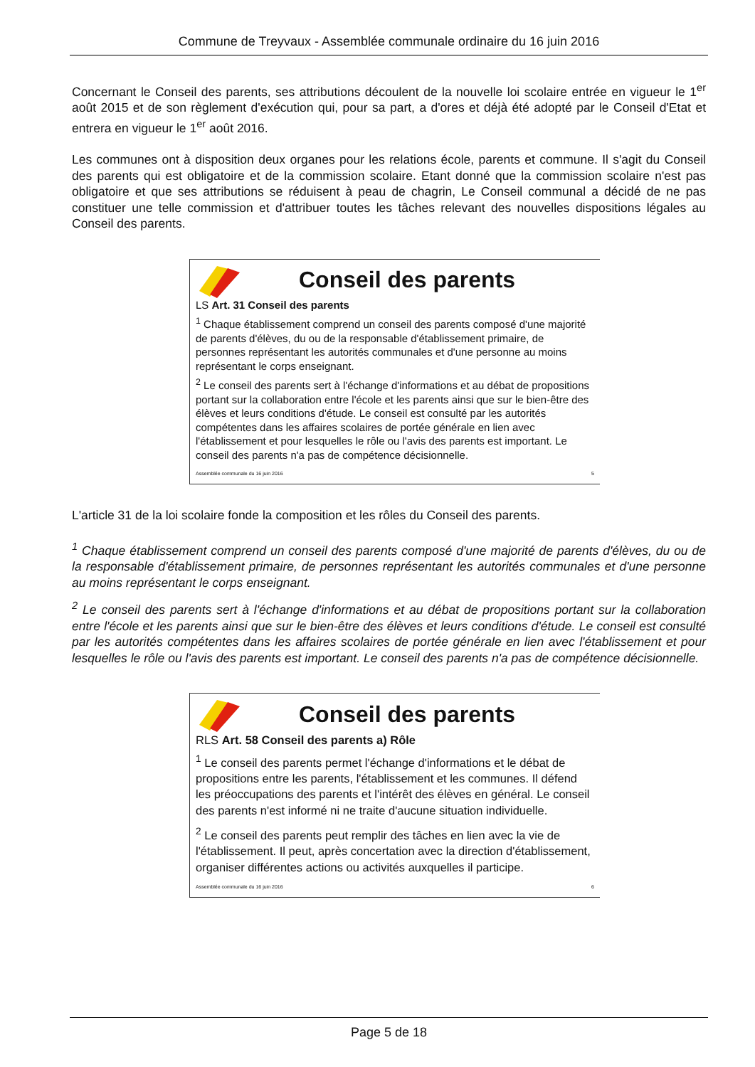Commune de Treyvaux - Assemblée communale ordinaire du 16 juin 2016
Concernant le Conseil des parents, ses attributions découlent de la nouvelle loi scolaire entrée en vigueur le 1<sup>er</sup> août 2015 et de son règlement d'exécution qui, pour sa part, a d'ores et déjà été adopté par le Conseil d'Etat et entrera en vigueur le 1<sup>er</sup> août 2016.
Les communes ont à disposition deux organes pour les relations école, parents et commune. Il s'agit du Conseil des parents qui est obligatoire et de la commission scolaire. Etant donné que la commission scolaire n'est pas obligatoire et que ses attributions se réduisent à peau de chagrin, Le Conseil communal a décidé de ne pas constituer une telle commission et d'attribuer toutes les tâches relevant des nouvelles dispositions légales au Conseil des parents.
Conseil des parents
LS Art. 31 Conseil des parents
<sup>1</sup> Chaque établissement comprend un conseil des parents composé d'une majorité de parents d'élèves, du ou de la responsable d'établissement primaire, de personnes représentant les autorités communales et d'une personne au moins représentant le corps enseignant.
<sup>2</sup> Le conseil des parents sert à l'échange d'informations et au débat de propositions portant sur la collaboration entre l'école et les parents ainsi que sur le bien-être des élèves et leurs conditions d'étude. Le conseil est consulté par les autorités compétentes dans les affaires scolaires de portée générale en lien avec l'établissement et pour lesquelles le rôle ou l'avis des parents est important. Le conseil des parents n'a pas de compétence décisionnelle.
Assemblée communale du 16 juin 2016 5
L'article 31 de la loi scolaire fonde la composition et les rôles du Conseil des parents.
<sup>1</sup> Chaque établissement comprend un conseil des parents composé d'une majorité de parents d'élèves, du ou de la responsable d'établissement primaire, de personnes représentant les autorités communales et d'une personne au moins représentant le corps enseignant.
<sup>2</sup> Le conseil des parents sert à l'échange d'informations et au débat de propositions portant sur la collaboration entre l'école et les parents ainsi que sur le bien-être des élèves et leurs conditions d'étude. Le conseil est consulté par les autorités compétentes dans les affaires scolaires de portée générale en lien avec l'établissement et pour lesquelles le rôle ou l'avis des parents est important. Le conseil des parents n'a pas de compétence décisionnelle.
Conseil des parents
RLS Art. 58 Conseil des parents a) Rôle
<sup>1</sup> Le conseil des parents permet l'échange d'informations et le débat de propositions entre les parents, l'établissement et les communes. Il défend les préoccupations des parents et l'intérêt des élèves en général. Le conseil des parents n'est informé ni ne traite d'aucune situation individuelle.
<sup>2</sup> Le conseil des parents peut remplir des tâches en lien avec la vie de l'établissement. Il peut, après concertation avec la direction d'établissement, organiser différentes actions ou activités auxquelles il participe.
Assemblée communale du 16 juin 2016 6
Page 5 de 18